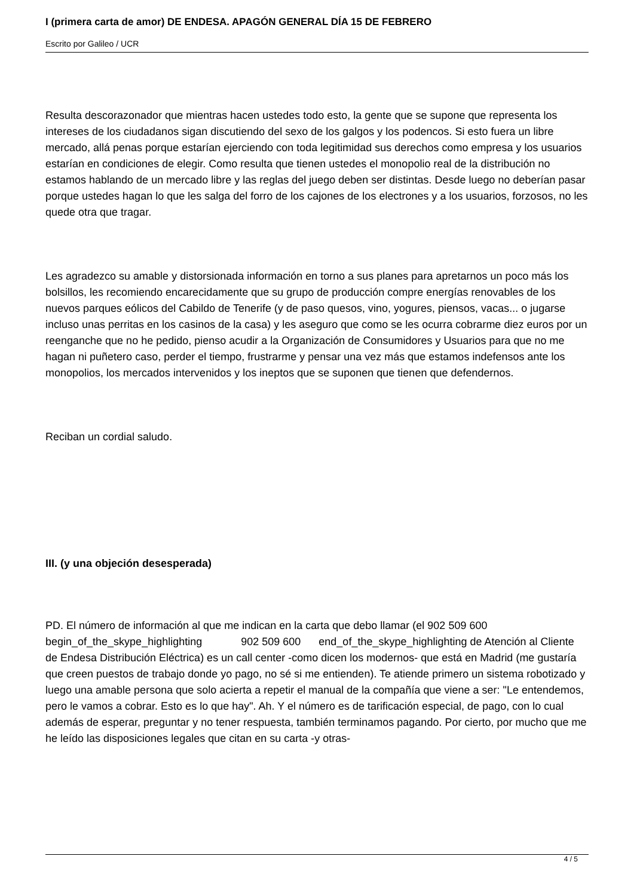I (primera carta de amor) DE ENDESA. APAGÓN GENERAL DÍA 15 DE FEBRERO
Escrito por Galileo / UCR
Resulta descorazonador que mientras hacen ustedes todo esto, la gente que se supone que representa los intereses de los ciudadanos sigan discutiendo del sexo de los galgos y los podencos. Si esto fuera un libre mercado, allá penas porque estarían ejerciendo con toda legitimidad sus derechos como empresa y los usuarios estarían en condiciones de elegir. Como resulta que tienen ustedes el monopolio real de la distribución no estamos hablando de un mercado libre y las reglas del juego deben ser distintas. Desde luego no deberían pasar porque ustedes hagan lo que les salga del forro de los cajones de los electrones y a los usuarios, forzosos, no les quede otra que tragar.
Les agradezco su amable y distorsionada información en torno a sus planes para apretarnos un poco más los bolsillos, les recomiendo encarecidamente que su grupo de producción compre energías renovables de los nuevos parques eólicos del Cabildo de Tenerife (y de paso quesos, vino, yogures, piensos, vacas... o jugarse incluso unas perritas en los casinos de la casa) y les aseguro que como se les ocurra cobrarme diez euros por un reenganche que no he pedido, pienso acudir a la Organización de Consumidores y Usuarios para que no me hagan ni puñetero caso, perder el tiempo, frustrarme y pensar una vez más que estamos indefensos ante los monopolios, los mercados intervenidos y los ineptos que se suponen que tienen que defendernos.
Reciban un cordial saludo.
III. (y una objeción desesperada)
PD. El número de información al que me indican en la carta que debo llamar (el 902 509 600 begin_of_the_skype_highlighting 902 509 600 end_of_the_skype_highlighting de Atención al Cliente de Endesa Distribución Eléctrica) es un call center -como dicen los modernos- que está en Madrid (me gustaría que creen puestos de trabajo donde yo pago, no sé si me entienden). Te atiende primero un sistema robotizado y luego una amable persona que solo acierta a repetir el manual de la compañía que viene a ser: "Le entendemos, pero le vamos a cobrar. Esto es lo que hay". Ah. Y el número es de tarificación especial, de pago, con lo cual además de esperar, preguntar y no tener respuesta, también terminamos pagando. Por cierto, por mucho que me he leído las disposiciones legales que citan en su carta -y otras-
4 / 5